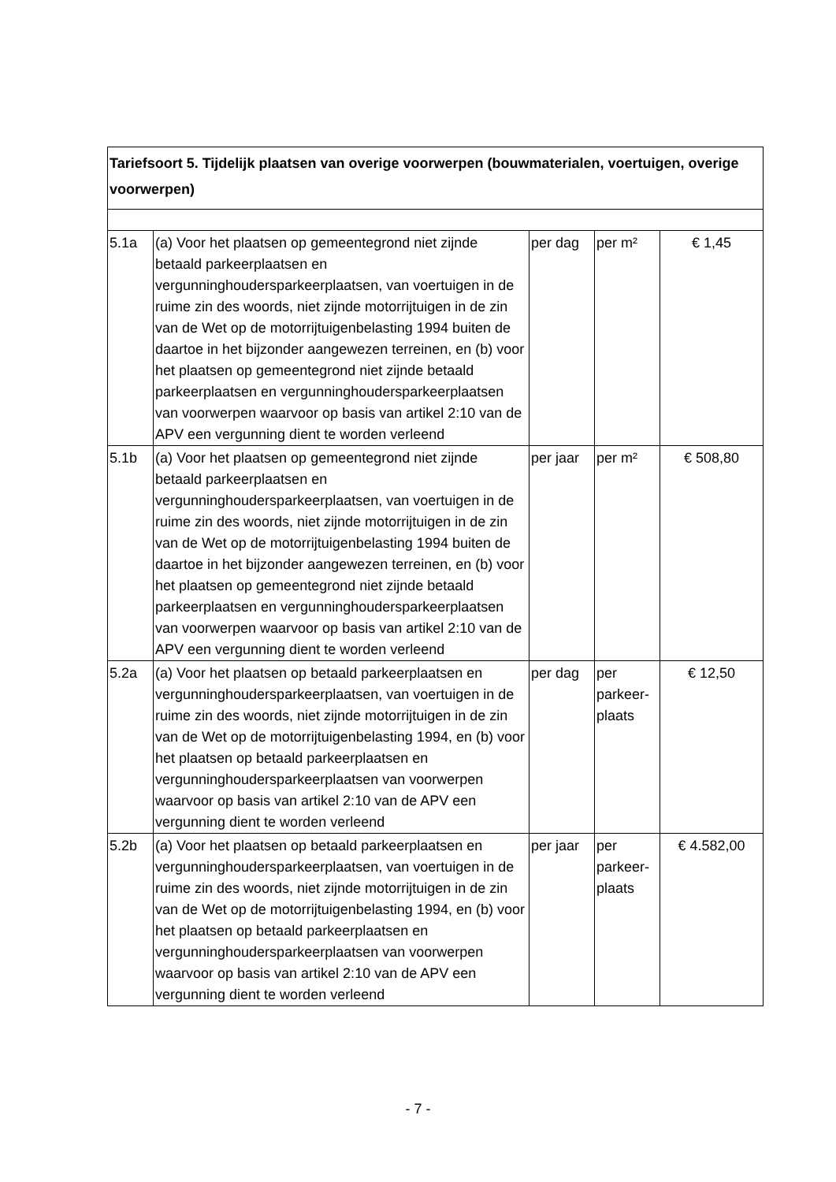| Tariefsoort 5. Tijdelijk plaatsen van overige voorwerpen (bouwmaterialen, voertuigen, overige voorwerpen) | | | | |
| 5.1a | (a) Voor het plaatsen op gemeentegrond niet zijnde betaald parkeerplaatsen en vergunninghoudersparkeerplaatsen, van voertuigen in de ruime zin des woords, niet zijnde motorrijtuigen in de zin van de Wet op de motorrijtuigenbelasting 1994 buiten de daartoe in het bijzonder aangewezen terreinen, en (b) voor het plaatsen op gemeentegrond niet zijnde betaald parkeerplaatsen en vergunninghoudersparkeerplaatsen van voorwerpen waarvoor op basis van artikel 2:10 van de APV een vergunning dient te worden verleend | per dag | per m² | € 1,45 |
| 5.1b | (a) Voor het plaatsen op gemeentegrond niet zijnde betaald parkeerplaatsen en vergunninghoudersparkeerplaatsen, van voertuigen in de ruime zin des woords, niet zijnde motorrijtuigen in de zin van de Wet op de motorrijtuigenbelasting 1994 buiten de daartoe in het bijzonder aangewezen terreinen, en (b) voor het plaatsen op gemeentegrond niet zijnde betaald parkeerplaatsen en vergunninghoudersparkeerplaatsen van voorwerpen waarvoor op basis van artikel 2:10 van de APV een vergunning dient te worden verleend | per jaar | per m² | € 508,80 |
| 5.2a | (a) Voor het plaatsen op betaald parkeerplaatsen en vergunninghoudersparkeerplaatsen, van voertuigen in de ruime zin des woords, niet zijnde motorrijtuigen in de zin van de Wet op de motorrijtuigenbelasting 1994, en (b) voor het plaatsen op betaald parkeerplaatsen en vergunninghoudersparkeerplaatsen van voorwerpen waarvoor op basis van artikel 2:10 van de APV een vergunning dient te worden verleend | per dag | per parkeer-plaats | € 12,50 |
| 5.2b | (a) Voor het plaatsen op betaald parkeerplaatsen en vergunninghoudersparkeerplaatsen, van voertuigen in de ruime zin des woords, niet zijnde motorrijtuigen in de zin van de Wet op de motorrijtuigenbelasting 1994, en (b) voor het plaatsen op betaald parkeerplaatsen en vergunninghoudersparkeerplaatsen van voorwerpen waarvoor op basis van artikel 2:10 van de APV een vergunning dient te worden verleend | per jaar | per parkeer-plaats | € 4.582,00 |
- 7 -